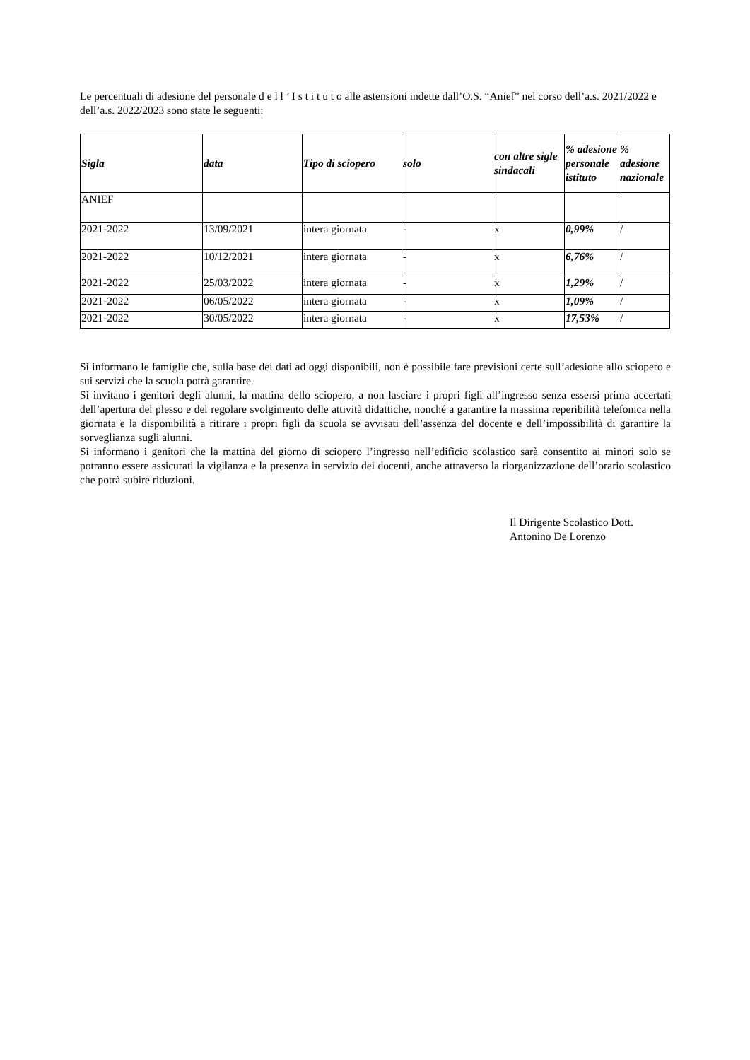Le percentuali di adesione del personale d e l l ’ I s t i t u t o alle astensioni indette dall’O.S. “Anief” nel corso dell’a.s. 2021/2022 e dell’a.s. 2022/2023 sono state le seguenti:
| Sigla | data | Tipo di sciopero | solo | con altre sigle sindacali | % adesione personale istituto | % adesione nazionale |
| --- | --- | --- | --- | --- | --- | --- |
| ANIEF | | | | | | |
| 2021-2022 | 13/09/2021 | intera giornata | - | x | 0,99% | / |
| 2021-2022 | 10/12/2021 | intera giornata | - | x | 6,76% | / |
| 2021-2022 | 25/03/2022 | intera giornata | - | x | 1,29% | / |
| 2021-2022 | 06/05/2022 | intera giornata | - | x | 1,09% | / |
| 2021-2022 | 30/05/2022 | intera giornata | - | x | 17,53% | / |
Si informano le famiglie che, sulla base dei dati ad oggi disponibili, non è possibile fare previsioni certe sull’adesione allo sciopero e sui servizi che la scuola potrà garantire.
Si invitano i genitori degli alunni, la mattina dello sciopero, a non lasciare i propri figli all’ingresso senza essersi prima accertati dell’apertura del plesso e del regolare svolgimento delle attività didattiche, nonché a garantire la massima reperibilità telefonica nella giornata e la disponibilità a ritirare i propri figli da scuola se avvisati dell’assenza del docente e dell’impossibilità di garantire la sorveglianza sugli alunni.
Si informano i genitori che la mattina del giorno di sciopero l’ingresso nell’edificio scolastico sarà consentito ai minori solo se potranno essere assicurati la vigilanza e la presenza in servizio dei docenti, anche attraverso la riorganizzazione dell’orario scolastico che potrà subire riduzioni.
Il Dirigente Scolastico Dott.
Antonino De Lorenzo